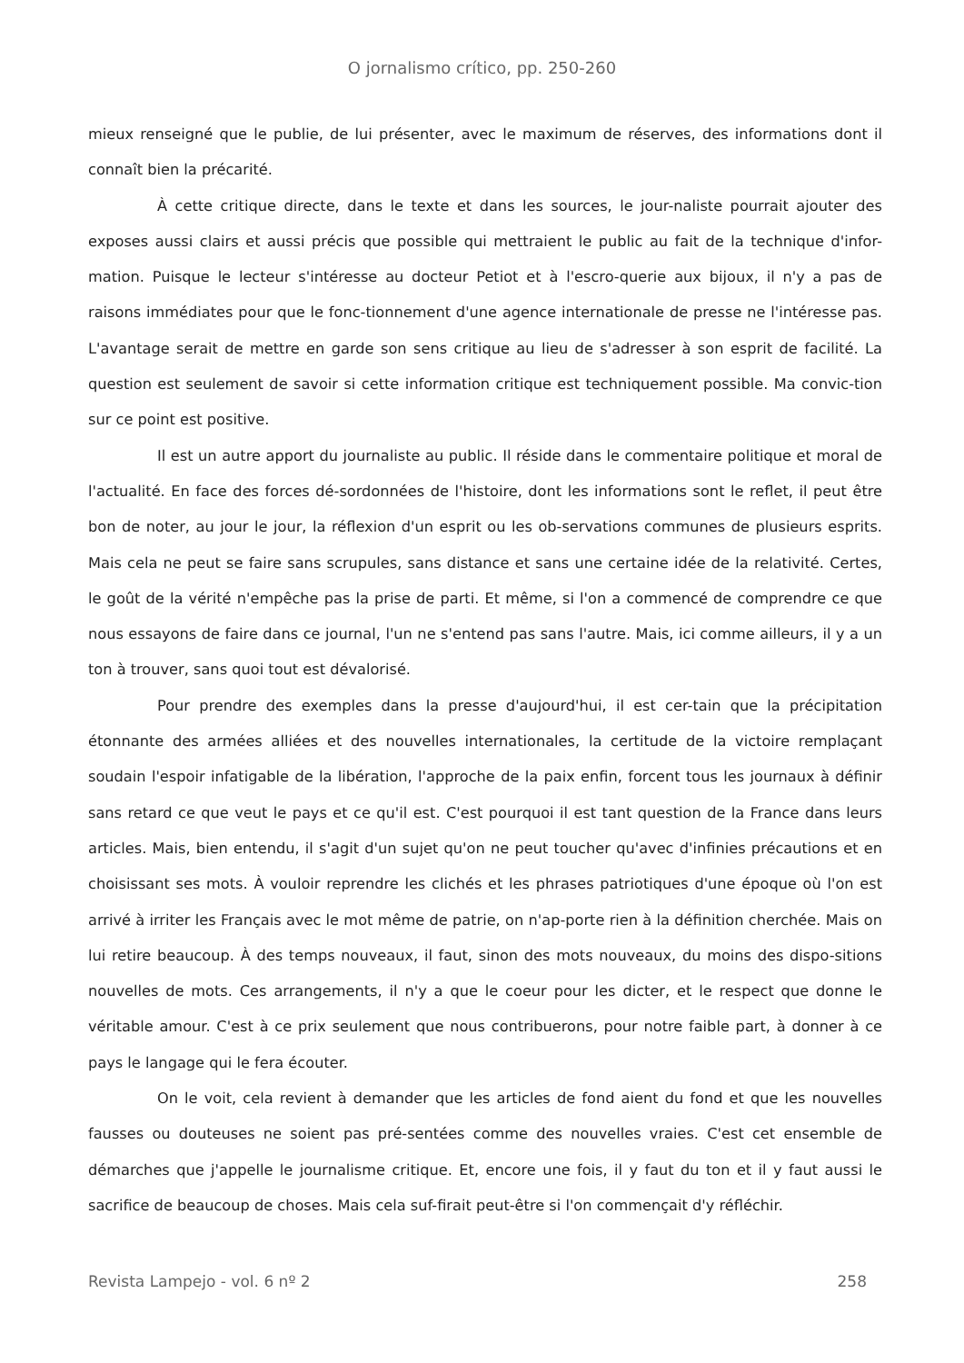O jornalismo crítico, pp. 250-260
mieux renseigné que le publie, de lui présenter, avec le maximum de réserves, des informations dont il connaît bien la précarité.
À cette critique directe, dans le texte et dans les sources, le jour-naliste pourrait ajouter des exposes aussi clairs et aussi précis que possible qui mettraient le public au fait de la technique d'infor-mation. Puisque le lecteur s'intéresse au docteur Petiot et à l'escro-querie aux bijoux, il n'y a pas de raisons immédiates pour que le fonc-tionnement d'une agence internationale de presse ne l'intéresse pas. L'avantage serait de mettre en garde son sens critique au lieu de s'adresser à son esprit de facilité. La question est seulement de savoir si cette information critique est techniquement possible. Ma convic-tion sur ce point est positive.
Il est un autre apport du journaliste au public. Il réside dans le commentaire politique et moral de l'actualité. En face des forces dé-sordonnées de l'histoire, dont les informations sont le reflet, il peut être bon de noter, au jour le jour, la réflexion d'un esprit ou les ob-servations communes de plusieurs esprits. Mais cela ne peut se faire sans scrupules, sans distance et sans une certaine idée de la relativité. Certes, le goût de la vérité n'empêche pas la prise de parti. Et même, si l'on a commencé de comprendre ce que nous essayons de faire dans ce journal, l'un ne s'entend pas sans l'autre. Mais, ici comme ailleurs, il y a un ton à trouver, sans quoi tout est dévalorisé.
Pour prendre des exemples dans la presse d'aujourd'hui, il est cer-tain que la précipitation étonnante des armées alliées et des nouvelles internationales, la certitude de la victoire remplaçant soudain l'espoir infatigable de la libération, l'approche de la paix enfin, forcent tous les journaux à définir sans retard ce que veut le pays et ce qu'il est. C'est pourquoi il est tant question de la France dans leurs articles. Mais, bien entendu, il s'agit d'un sujet qu'on ne peut toucher qu'avec d'infinies précautions et en choisissant ses mots. À vouloir reprendre les clichés et les phrases patriotiques d'une époque où l'on est arrivé à irriter les Français avec le mot même de patrie, on n'ap-porte rien à la définition cherchée. Mais on lui retire beaucoup. À des temps nouveaux, il faut, sinon des mots nouveaux, du moins des dispo-sitions nouvelles de mots. Ces arrangements, il n'y a que le coeur pour les dicter, et le respect que donne le véritable amour. C'est à ce prix seulement que nous contribuerons, pour notre faible part, à donner à ce pays le langage qui le fera écouter.
On le voit, cela revient à demander que les articles de fond aient du fond et que les nouvelles fausses ou douteuses ne soient pas pré-sentées comme des nouvelles vraies. C'est cet ensemble de démarches que j'appelle le journalisme critique. Et, encore une fois, il y faut du ton et il y faut aussi le sacrifice de beaucoup de choses. Mais cela suf-firait peut-être si l'on commençait d'y réfléchir.
Revista Lampejo - vol. 6 nº 2 258